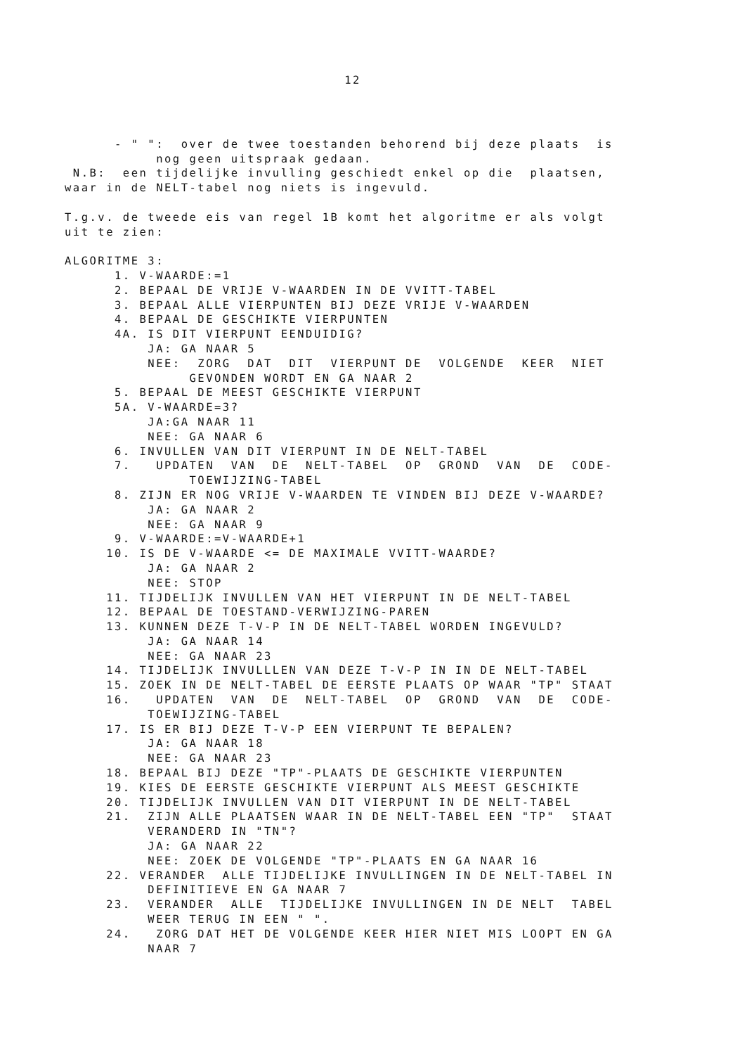12
- " ": over de twee toestanden behorend bij deze plaats is
nog geen uitspraak gedaan.
N.B: een tijdelijke invulling geschiedt enkel op die plaatsen,
waar in de NELT-tabel nog niets is ingevuld.
T.g.v. de tweede eis van regel 1B komt het algoritme er als volgt
uit te zien:
ALGORITME 3:
1. V-WAARDE:=1
2. BEPAAL DE VRIJE V-WAARDEN IN DE VVITT-TABEL
3. BEPAAL ALLE VIERPUNTEN BIJ DEZE VRIJE V-WAARDEN
4. BEPAAL DE GESCHIKTE VIERPUNTEN
4A. IS DIT VIERPUNT EENDUIDIG?
JA: GA NAAR 5
NEE: ZORG DAT DIT VIERPUNT DE VOLGENDE KEER NIET
GEVONDEN WORDT EN GA NAAR 2
5. BEPAAL DE MEEST GESCHIKTE VIERPUNT
5A. V-WAARDE=3?
JA:GA NAAR 11
NEE: GA NAAR 6
6. INVULLEN VAN DIT VIERPUNT IN DE NELT-TABEL
7. UPDATEN VAN DE NELT-TABEL OP GROND VAN DE CODE-
TOEWIJZING-TABEL
8. ZIJN ER NOG VRIJE V-WAARDEN TE VINDEN BIJ DEZE V-WAARDE?
JA: GA NAAR 2
NEE: GA NAAR 9
9. V-WAARDE:=V-WAARDE+1
10. IS DE V-WAARDE <= DE MAXIMALE VVITT-WAARDE?
JA: GA NAAR 2
NEE: STOP
11. TIJDELIJK INVULLEN VAN HET VIERPUNT IN DE NELT-TABEL
12. BEPAAL DE TOESTAND-VERWIJZING-PAREN
13. KUNNEN DEZE T-V-P IN DE NELT-TABEL WORDEN INGEVULD?
JA: GA NAAR 14
NEE: GA NAAR 23
14. TIJDELIJK INVULLLEN VAN DEZE T-V-P IN IN DE NELT-TABEL
15. ZOEK IN DE NELT-TABEL DE EERSTE PLAATS OP WAAR "TP" STAAT
16. UPDATEN VAN DE NELT-TABEL OP GROND VAN DE CODE-
TOEWIJZING-TABEL
17. IS ER BIJ DEZE T-V-P EEN VIERPUNT TE BEPALEN?
JA: GA NAAR 18
NEE: GA NAAR 23
18. BEPAAL BIJ DEZE "TP"-PLAATS DE GESCHIKTE VIERPUNTEN
19. KIES DE EERSTE GESCHIKTE VIERPUNT ALS MEEST GESCHIKTE
20. TIJDELIJK INVULLEN VAN DIT VIERPUNT IN DE NELT-TABEL
21. ZIJN ALLE PLAATSEN WAAR IN DE NELT-TABEL EEN "TP" STAAT
VERANDERD IN "TN"?
JA: GA NAAR 22
NEE: ZOEK DE VOLGENDE "TP"-PLAATS EN GA NAAR 16
22. VERANDER ALLE TIJDELIJKE INVULLINGEN IN DE NELT-TABEL IN
DEFINITIEVE EN GA NAAR 7
23. VERANDER ALLE TIJDELIJKE INVULLINGEN IN DE NELT TABEL
WEER TERUG IN EEN " ".
24. ZORG DAT HET DE VOLGENDE KEER HIER NIET MIS LOOPT EN GA
NAAR 7